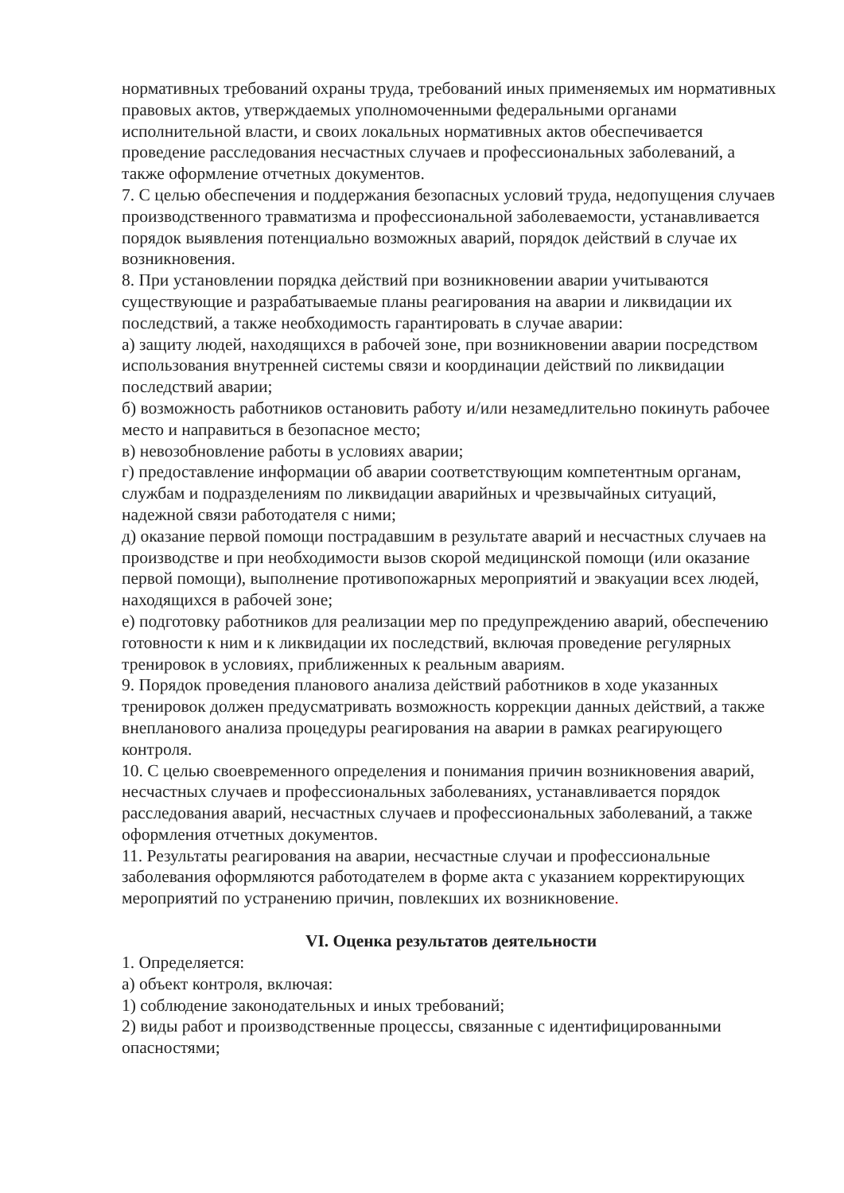нормативных требований охраны труда, требований иных применяемых им нормативных правовых актов, утверждаемых уполномоченными федеральными органами исполнительной власти, и своих локальных нормативных актов обеспечивается проведение расследования несчастных случаев и профессиональных заболеваний, а также оформление отчетных документов.
7. С целью обеспечения и поддержания безопасных условий труда, недопущения случаев производственного травматизма и профессиональной заболеваемости, устанавливается порядок выявления потенциально возможных аварий, порядок действий в случае их возникновения.
8. При установлении порядка действий при возникновении аварии учитываются существующие и разрабатываемые планы реагирования на аварии и ликвидации их последствий, а также необходимость гарантировать в случае аварии:
а) защиту людей, находящихся в рабочей зоне, при возникновении аварии посредством использования внутренней системы связи и координации действий по ликвидации последствий аварии;
б) возможность работников остановить работу и/или незамедлительно покинуть рабочее место и направиться в безопасное место;
в) невозобновление работы в условиях аварии;
г) предоставление информации об аварии соответствующим компетентным органам, службам и подразделениям по ликвидации аварийных и чрезвычайных ситуаций, надежной связи работодателя с ними;
д) оказание первой помощи пострадавшим в результате аварий и несчастных случаев на производстве и при необходимости вызов скорой медицинской помощи (или оказание первой помощи), выполнение противопожарных мероприятий и эвакуации всех людей, находящихся в рабочей зоне;
е) подготовку работников для реализации мер по предупреждению аварий, обеспечению готовности к ним и к ликвидации их последствий, включая проведение регулярных тренировок в условиях, приближенных к реальным авариям.
9. Порядок проведения планового анализа действий работников в ходе указанных тренировок должен предусматривать возможность коррекции данных действий, а также внепланового анализа процедуры реагирования на аварии в рамках реагирующего контроля.
10. С целью своевременного определения и понимания причин возникновения аварий, несчастных случаев и профессиональных заболеваниях, устанавливается порядок расследования аварий, несчастных случаев и профессиональных заболеваний, а также оформления отчетных документов.
11. Результаты реагирования на аварии, несчастные случаи и профессиональные заболевания оформляются работодателем в форме акта с указанием корректирующих мероприятий по устранению причин, повлекших их возникновение.
VI. Оценка результатов деятельности
1. Определяется:
а) объект контроля, включая:
1) соблюдение законодательных и иных требований;
2) виды работ и производственные процессы, связанные с идентифицированными опасностями;